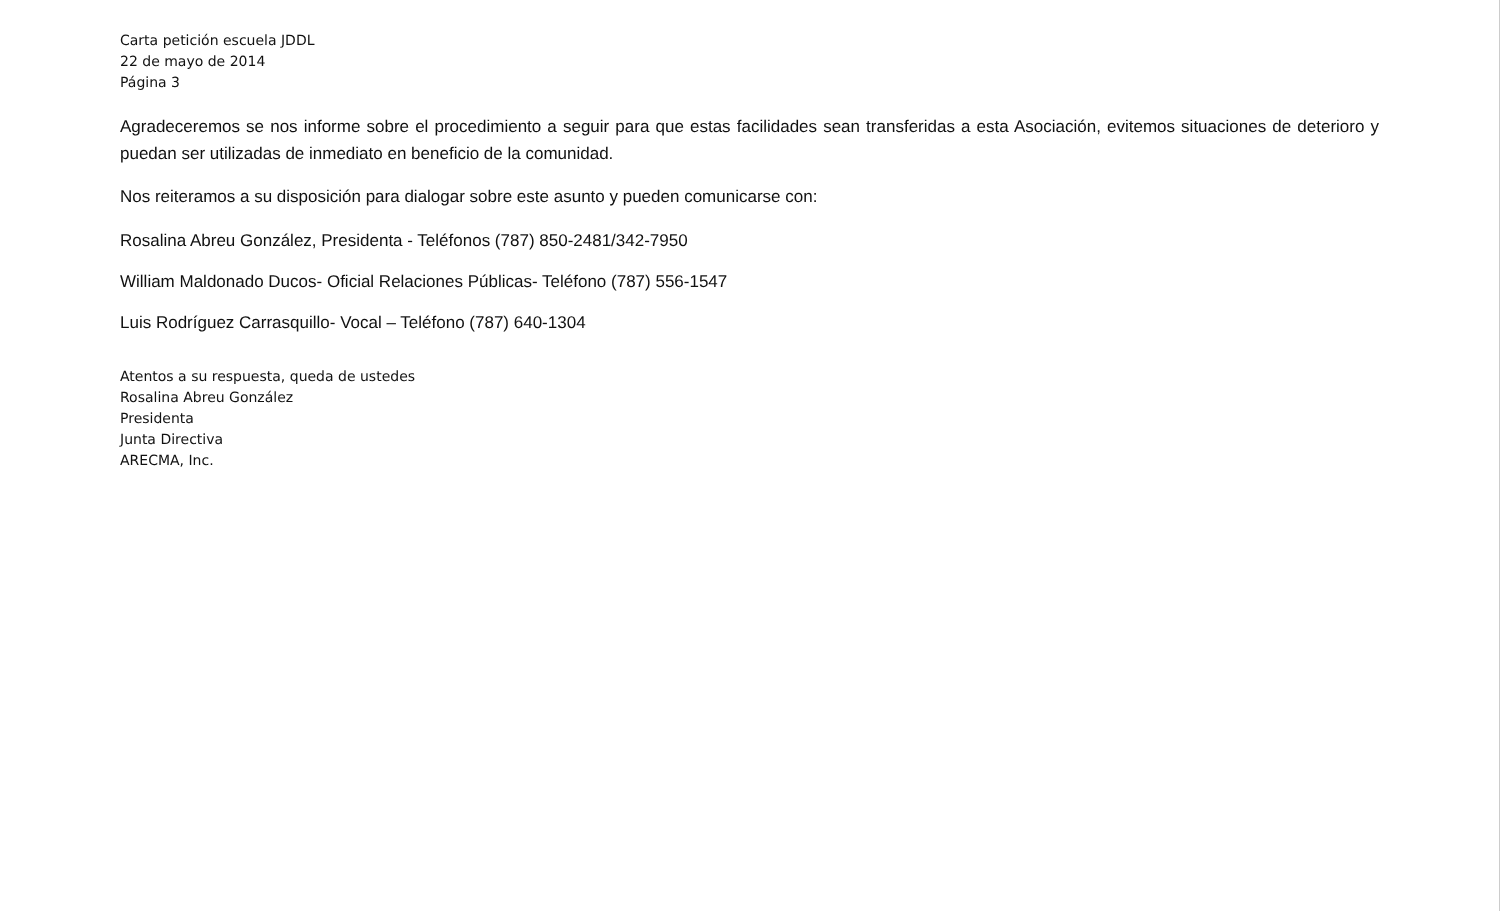Carta petición escuela JDDL
22 de mayo de 2014
Página 3
Agradeceremos se nos informe sobre el procedimiento a seguir para que estas facilidades sean transferidas a esta Asociación, evitemos situaciones de deterioro y puedan ser utilizadas de inmediato en beneficio de la comunidad.
Nos reiteramos a su disposición para dialogar sobre este asunto y pueden comunicarse con:
Rosalina Abreu González, Presidenta - Teléfonos (787) 850-2481/342-7950
William Maldonado Ducos- Oficial Relaciones Públicas- Teléfono (787) 556-1547
Luis Rodríguez Carrasquillo- Vocal – Teléfono (787) 640-1304
Atentos a su respuesta, queda de ustedes
Rosalina Abreu González
Presidenta
Junta Directiva
ARECMA, Inc.